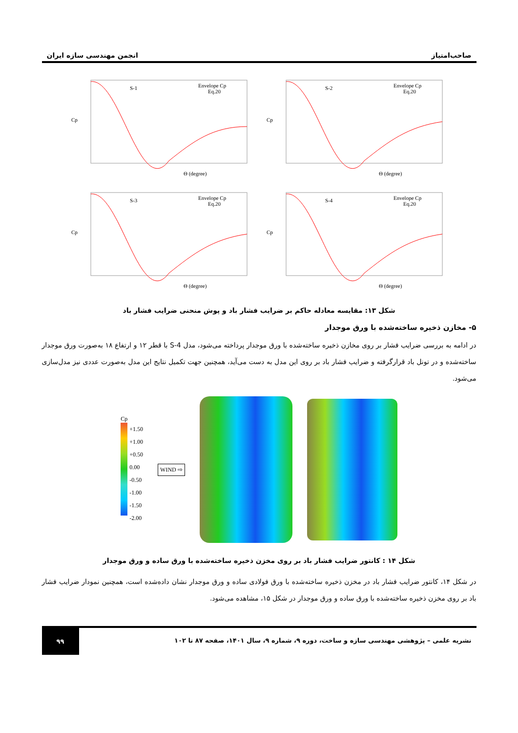صاحب‌امتیاز انجمن مهندسی سازه ایران
S-1
Envelope Cp
Eq.20
Cp
Θ (degree)
S-2
Envelope Cp
Eq.20
Cp
Θ (degree)
S-3
Envelope Cp
Eq.20
Cp
Θ (degree)
S-4
Envelope Cp
Eq.20
Cp
Θ (degree)
شکل ۱۳: مقایسه معادله حاکم بر ضرایب فشار باد و پوش منحنی ضرایب فشار باد
۵- مخازن ذخیره ساخته‌شده با ورق موجدار
در ادامه به بررسی ضرایب فشار بر روی مخازن ذخیره ساخته‌شده با ورق موجدار پرداخته می‌شود، مدل S-4 با قطر ۱۲ و ارتفاع ۱۸ به‌صورت ورق موجدار ساخته‌شده و در تونل باد قرارگرفته و ضرایب فشار باد بر روی این مدل به دست می‌آید، همچنین جهت تکمیل نتایج این مدل به‌صورت عددی نیز مدل‌سازی می‌شود.
Cp
+1.50
+1.00
+0.50
0.00
-0.50
-1.00
-1.50
-2.00
WIND ⇨
شکل ۱۴ : کانتور ضرایب فشار باد بر روی مخزن ذخیره ساخته‌شده با ورق ساده و ورق موجدار
در شکل ۱۴، کانتور ضرایب فشار باد در مخزن ذخیره ساخته‌شده با ورق فولادی ساده و ورق موجدار نشان داده‌شده است، همچنین نمودار ضرایب فشار باد بر روی مخزن ذخیره ساخته‌شده با ورق ساده و ورق موجدار در شکل ۱۵، مشاهده می‌شود.
نشریه علمی – پژوهشی مهندسی سازه و ساخت، دوره ۹، شماره ۹، سال ۱۴۰۱، صفحه ۸۷ تا ۱۰۲ ۹۹